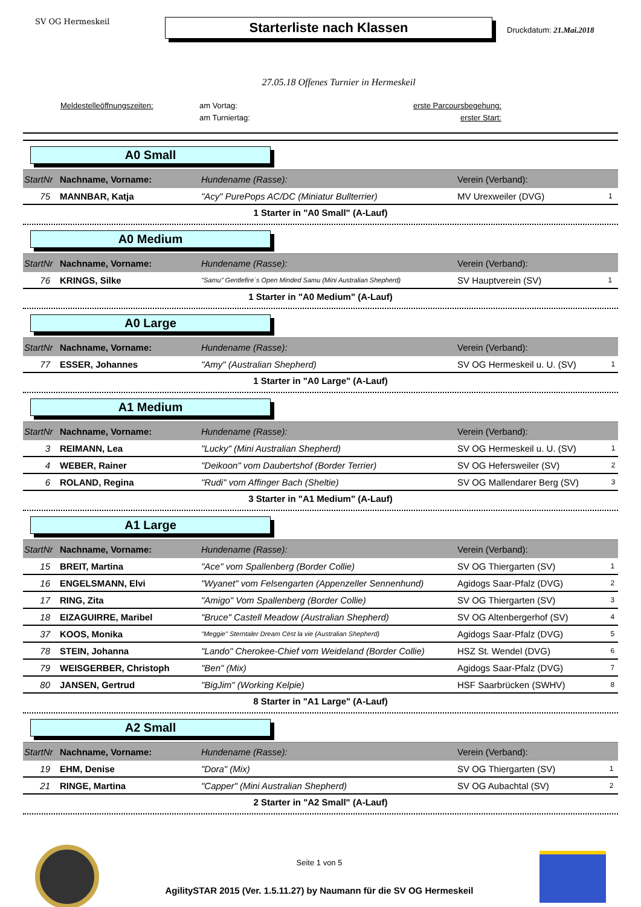SV OG Hermeskeil
Starterliste nach Klassen
Druckdatum: 21.Mai.2018
27.05.18 Offenes Turnier in Hermeskeil
Meldestelleöffnungszeiten: am Vortag: erste Parcoursbegehung: am Turniertag: erster Start:
A0 Small
| StartNr | Nachname, Vorname: | Hundename (Rasse): | Verein (Verband): | |
| --- | --- | --- | --- | --- |
| 75 | MANNBAR, Katja | "Acy" PurePops AC/DC (Miniatur Bullterrier) | MV Urexweiler (DVG) | 1 |
1 Starter in "A0 Small" (A-Lauf)
A0 Medium
| StartNr | Nachname, Vorname: | Hundename (Rasse): | Verein (Verband): | |
| --- | --- | --- | --- | --- |
| 76 | KRINGS, Silke | "Samu" Gentlefire´s Open Minded Samu (Mini Australian Shepherd) | SV Hauptverein (SV) | 1 |
1 Starter in "A0 Medium" (A-Lauf)
A0 Large
| StartNr | Nachname, Vorname: | Hundename (Rasse): | Verein (Verband): | |
| --- | --- | --- | --- | --- |
| 77 | ESSER, Johannes | "Amy" (Australian Shepherd) | SV OG Hermeskeil u. U. (SV) | 1 |
1 Starter in "A0 Large" (A-Lauf)
A1 Medium
| StartNr | Nachname, Vorname: | Hundename (Rasse): | Verein (Verband): | |
| --- | --- | --- | --- | --- |
| 3 | REIMANN, Lea | "Lucky" (Mini Australian Shepherd) | SV OG Hermeskeil u. U. (SV) | 1 |
| 4 | WEBER, Rainer | "Deikoon" vom Daubertshof (Border Terrier) | SV OG Hefersweiler (SV) | 2 |
| 6 | ROLAND, Regina | "Rudi" vom Affinger Bach (Sheltie) | SV OG Mallendarer Berg (SV) | 3 |
3 Starter in "A1 Medium" (A-Lauf)
A1 Large
| StartNr | Nachname, Vorname: | Hundename (Rasse): | Verein (Verband): | |
| --- | --- | --- | --- | --- |
| 15 | BREIT, Martina | "Ace" vom Spallenberg (Border Collie) | SV OG Thiergarten (SV) | 1 |
| 16 | ENGELSMANN, Elvi | "Wyanet" vom Felsengarten (Appenzeller Sennenhund) | Agidogs Saar-Pfalz (DVG) | 2 |
| 17 | RING, Zita | "Amigo" Vom Spallenberg (Border Collie) | SV OG Thiergarten (SV) | 3 |
| 18 | EIZAGUIRRE, Maribel | "Bruce" Castell Meadow (Australian Shepherd) | SV OG Altenbergerhof (SV) | 4 |
| 37 | KOOS, Monika | "Meggie" Sterntaler Dream Cést la vie (Australian Shepherd) | Agidogs Saar-Pfalz (DVG) | 5 |
| 78 | STEIN, Johanna | "Lando" Cherokee-Chief vom Weideland (Border Collie) | HSZ St. Wendel (DVG) | 6 |
| 79 | WEISGERBER, Christoph | "Ben" (Mix) | Agidogs Saar-Pfalz (DVG) | 7 |
| 80 | JANSEN, Gertrud | "BigJim" (Working Kelpie) | HSF Saarbrücken (SWHV) | 8 |
8 Starter in "A1 Large" (A-Lauf)
A2 Small
| StartNr | Nachname, Vorname: | Hundename (Rasse): | Verein (Verband): | |
| --- | --- | --- | --- | --- |
| 19 | EHM, Denise | "Dora" (Mix) | SV OG Thiergarten (SV) | 1 |
| 21 | RINGE, Martina | "Capper" (Mini Australian Shepherd) | SV OG Aubachtal (SV) | 2 |
2 Starter in "A2 Small" (A-Lauf)
Seite 1 von 5
AgilitySTAR 2015 (Ver. 1.5.11.27) by Naumann für die SV OG Hermeskeil